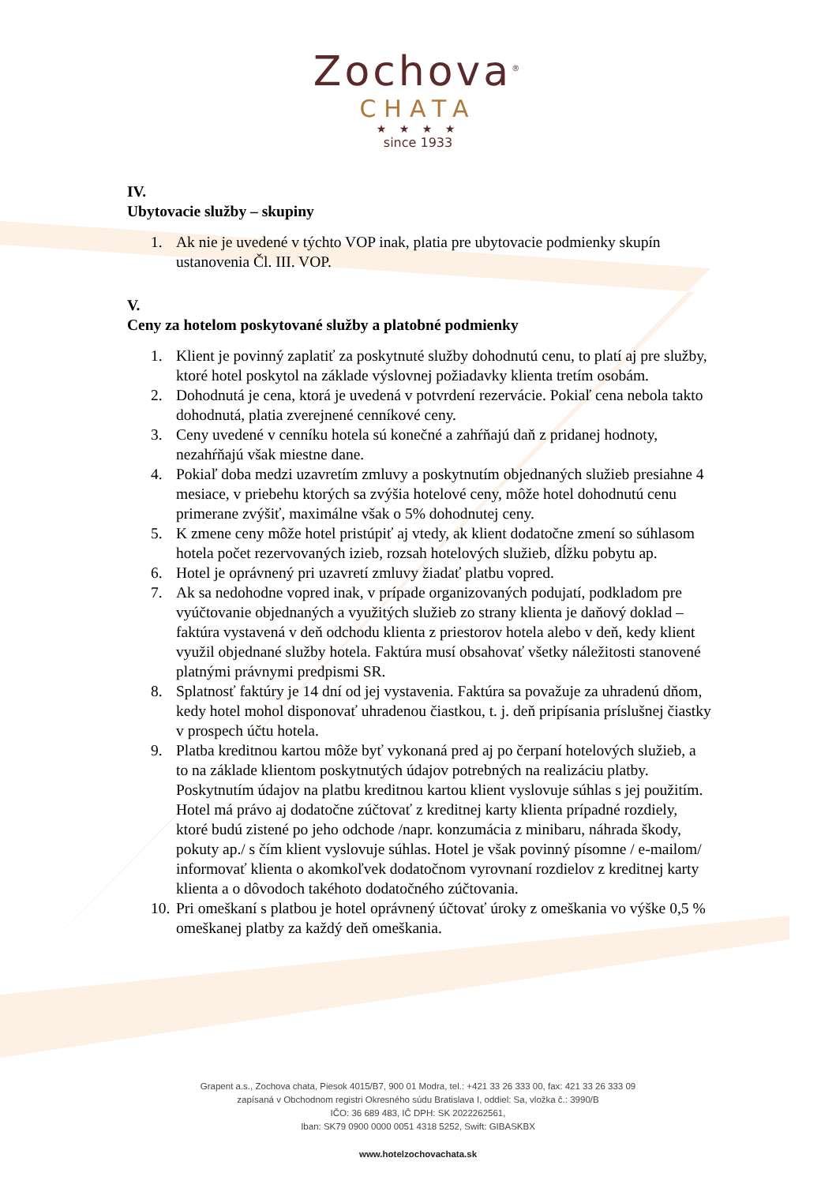Zochova<sup>®</sup>
CHATA
★ ★ ★ ★
since 1933
IV.
Ubytovacie služby – skupiny
1. Ak nie je uvedené v týchto VOP inak, platia pre ubytovacie podmienky skupín ustanovenia Čl. III. VOP.
V.
Ceny za hotelom poskytované služby a platobné podmienky
1. Klient je povinný zaplatiť za poskytnuté služby dohodnutú cenu, to platí aj pre služby, ktoré hotel poskytol na základe výslovnej požiadavky klienta tretím osobám.
2. Dohodnutá je cena, ktorá je uvedená v potvrdení rezervácie. Pokiaľ cena nebola takto dohodnutá, platia zverejnené cenníkové ceny.
3. Ceny uvedené v cenníku hotela sú konečné a zahŕňajú daň z pridanej hodnoty, nezahŕňajú však miestne dane.
4. Pokiaľ doba medzi uzavretím zmluvy a poskytnutím objednaných služieb presiahne 4 mesiace, v priebehu ktorých sa zvýšia hotelové ceny, môže hotel dohodnutú cenu primerane zvýšiť, maximálne však o 5% dohodnutej ceny.
5. K zmene ceny môže hotel pristúpiť aj vtedy, ak klient dodatočne zmení so súhlasom hotela počet rezervovaných izieb, rozsah hotelových služieb, dĺžku pobytu ap.
6. Hotel je oprávnený pri uzavretí zmluvy žiadať platbu vopred.
7. Ak sa nedohodne vopred inak, v prípade organizovaných podujatí, podkladom pre vyúčtovanie objednaných a využitých služieb zo strany klienta je daňový doklad – faktúra vystavená v deň odchodu klienta z priestorov hotela alebo v deň, kedy klient využil objednané služby hotela. Faktúra musí obsahovať všetky náležitosti stanovené platnými právnymi predpismi SR.
8. Splatnosť faktúry je 14 dní od jej vystavenia. Faktúra sa považuje za uhradenú dňom, kedy hotel mohol disponovať uhradenou čiastkou, t. j. deň pripísania príslušnej čiastky v prospech účtu hotela.
9. Platba kreditnou kartou môže byť vykonaná pred aj po čerpaní hotelových služieb, a to na základe klientom poskytnutých údajov potrebných na realizáciu platby. Poskytnutím údajov na platbu kreditnou kartou klient vyslovuje súhlas s jej použitím. Hotel má právo aj dodatočne zúčtovať z kreditnej karty klienta prípadné rozdiely, ktoré budú zistené po jeho odchode /napr. konzumácia z minibaru, náhrada škody, pokuty ap./ s čím klient vyslovuje súhlas. Hotel je však povinný písomne / e-mailom/ informovať klienta o akomkoľvek dodatočnom vyrovnaní rozdielov z kreditnej karty klienta a o dôvodoch takéhoto dodatočného zúčtovania.
10. Pri omeškaní s platbou je hotel oprávnený účtovať úroky z omeškania vo výške 0,5 % omeškanej platby za každý deň omeškania.
Grapent a.s., Zochova chata, Piesok 4015/B7, 900 01 Modra, tel.: +421 33 26 333 00, fax: 421 33 26 333 09
zapísaná v Obchodnom registri Okresného súdu Bratislava I, oddiel: Sa, vložka č.: 3990/B
IČO: 36 689 483, IČ DPH: SK 2022262561,
Iban: SK79 0900 0000 0051 4318 5252, Swift: GIBASKBX
www.hotelzochovachata.sk